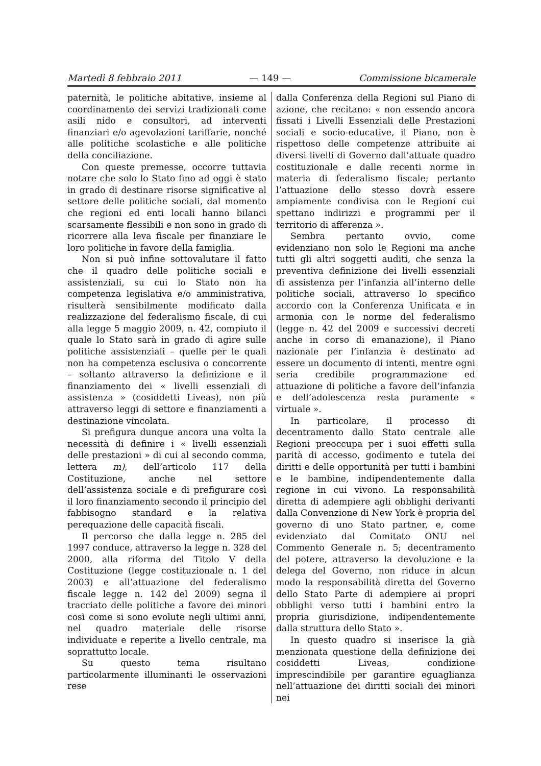Martedì 8 febbraio 2011 — 149 — Commissione bicamerale
paternità, le politiche abitative, insieme al coordinamento dei servizi tradizionali come asili nido e consultori, ad interventi finanziari e/o agevolazioni tariffarie, nonché alle politiche scolastiche e alle politiche della conciliazione.
Con queste premesse, occorre tuttavia notare che solo lo Stato fino ad oggi è stato in grado di destinare risorse significative al settore delle politiche sociali, dal momento che regioni ed enti locali hanno bilanci scarsamente flessibili e non sono in grado di ricorrere alla leva fiscale per finanziare le loro politiche in favore della famiglia.
Non si può infine sottovalutare il fatto che il quadro delle politiche sociali e assistenziali, su cui lo Stato non ha competenza legislativa e/o amministrativa, risulterà sensibilmente modificato dalla realizzazione del federalismo fiscale, di cui alla legge 5 maggio 2009, n. 42, compiuto il quale lo Stato sarà in grado di agire sulle politiche assistenziali – quelle per le quali non ha competenza esclusiva o concorrente – soltanto attraverso la definizione e il finanziamento dei « livelli essenziali di assistenza » (cosiddetti Liveas), non più attraverso leggi di settore e finanziamenti a destinazione vincolata.
Si prefigura dunque ancora una volta la necessità di definire i « livelli essenziali delle prestazioni » di cui al secondo comma, lettera m), dell’articolo 117 della Costituzione, anche nel settore dell’assistenza sociale e di prefigurare così il loro finanziamento secondo il principio del fabbisogno standard e la relativa perequazione delle capacità fiscali.
Il percorso che dalla legge n. 285 del 1997 conduce, attraverso la legge n. 328 del 2000, alla riforma del Titolo V della Costituzione (legge costituzionale n. 1 del 2003) e all’attuazione del federalismo fiscale legge n. 142 del 2009) segna il tracciato delle politiche a favore dei minori così come si sono evolute negli ultimi anni, nel quadro materiale delle risorse individuate e reperite a livello centrale, ma soprattutto locale.
Su questo tema risultano particolarmente illuminanti le osservazioni rese
dalla Conferenza della Regioni sul Piano di azione, che recitano: « non essendo ancora fissati i Livelli Essenziali delle Prestazioni sociali e socio-educative, il Piano, non è rispettoso delle competenze attribuite ai diversi livelli di Governo dall’attuale quadro costituzionale e dalle recenti norme in materia di federalismo fiscale; pertanto l’attuazione dello stesso dovrà essere ampiamente condivisa con le Regioni cui spettano indirizzi e programmi per il territorio di afferenza ».
Sembra pertanto ovvio, come evidenziano non solo le Regioni ma anche tutti gli altri soggetti auditi, che senza la preventiva definizione dei livelli essenziali di assistenza per l’infanzia all’interno delle politiche sociali, attraverso lo specifico accordo con la Conferenza Unificata e in armonia con le norme del federalismo (legge n. 42 del 2009 e successivi decreti anche in corso di emanazione), il Piano nazionale per l’infanzia è destinato ad essere un documento di intenti, mentre ogni seria credibile programmazione ed attuazione di politiche a favore dell’infanzia e dell’adolescenza resta puramente « virtuale ».
In particolare, il processo di decentramento dallo Stato centrale alle Regioni preoccupa per i suoi effetti sulla parità di accesso, godimento e tutela dei diritti e delle opportunità per tutti i bambini e le bambine, indipendentemente dalla regione in cui vivono. La responsabilità diretta di adempiere agli obblighi derivanti dalla Convenzione di New York è propria del governo di uno Stato partner, e, come evidenziato dal Comitato ONU nel Commento Generale n. 5; decentramento del potere, attraverso la devoluzione e la delega del Governo, non riduce in alcun modo la responsabilità diretta del Governo dello Stato Parte di adempiere ai propri obblighi verso tutti i bambini entro la propria giurisdizione, indipendentemente dalla struttura dello Stato ».
In questo quadro si inserisce la già menzionata questione della definizione dei cosiddetti Liveas, condizione imprescindibile per garantire eguaglianza nell’attuazione dei diritti sociali dei minori nei